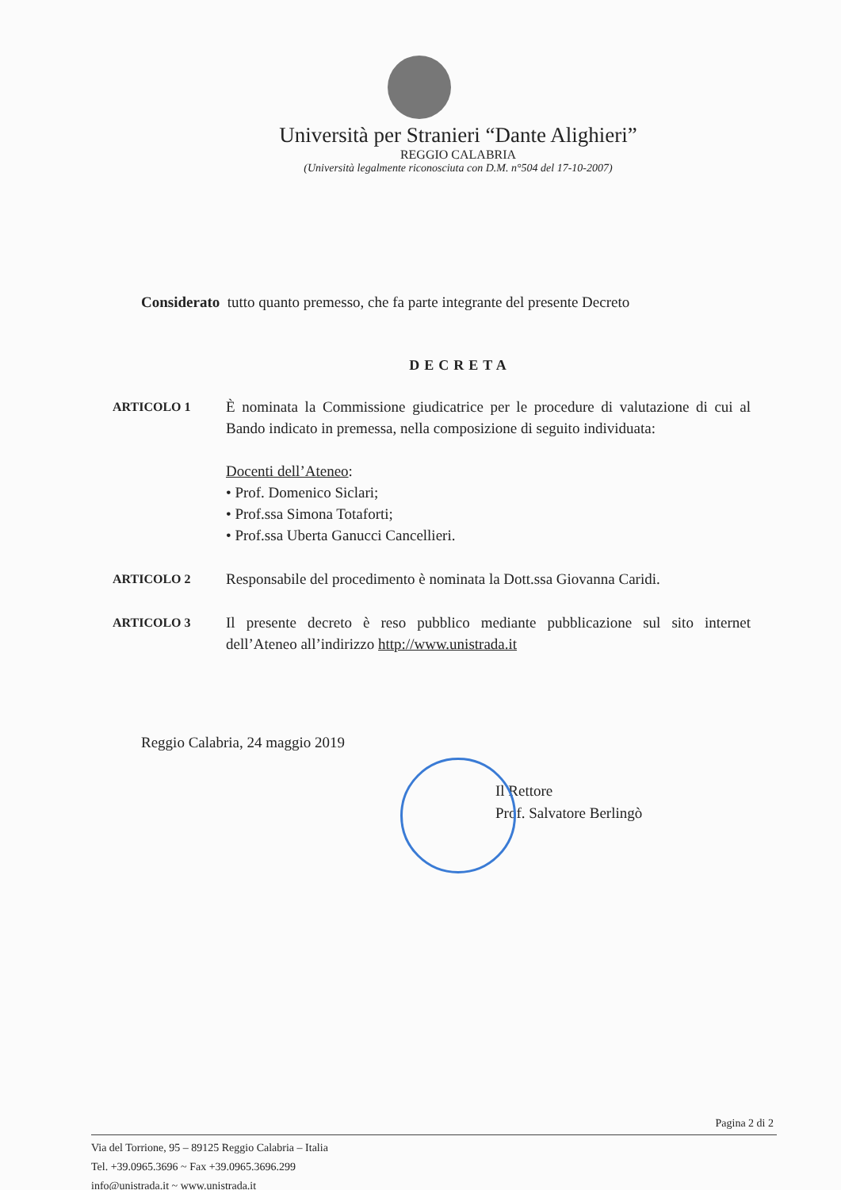Università per Stranieri “Dante Alighieri”
REGGIO CALABRIA
(Università legalmente riconosciuta con D.M. n°504 del 17-10-2007)
Considerato tutto quanto premesso, che fa parte integrante del presente Decreto
DECRETA
ARTICOLO 1
È nominata la Commissione giudicatrice per le procedure di valutazione di cui al Bando indicato in premessa, nella composizione di seguito individuata:
Docenti dell’Ateneo:
• Prof. Domenico Siclari;
• Prof.ssa Simona Totaforti;
• Prof.ssa Uberta Ganucci Cancellieri.
ARTICOLO 2
Responsabile del procedimento è nominata la Dott.ssa Giovanna Caridi.
ARTICOLO 3
Il presente decreto è reso pubblico mediante pubblicazione sul sito internet dell’Ateneo all’indirizzo http://www.unistrada.it
Reggio Calabria, 24 maggio 2019
Il Rettore
Prof. Salvatore Berlingò
Pagina 2 di 2
Via del Torrione, 95 – 89125 Reggio Calabria – Italia
Tel. +39.0965.3696 ~ Fax +39.0965.3696.299
info@unistrada.it ~ www.unistrada.it